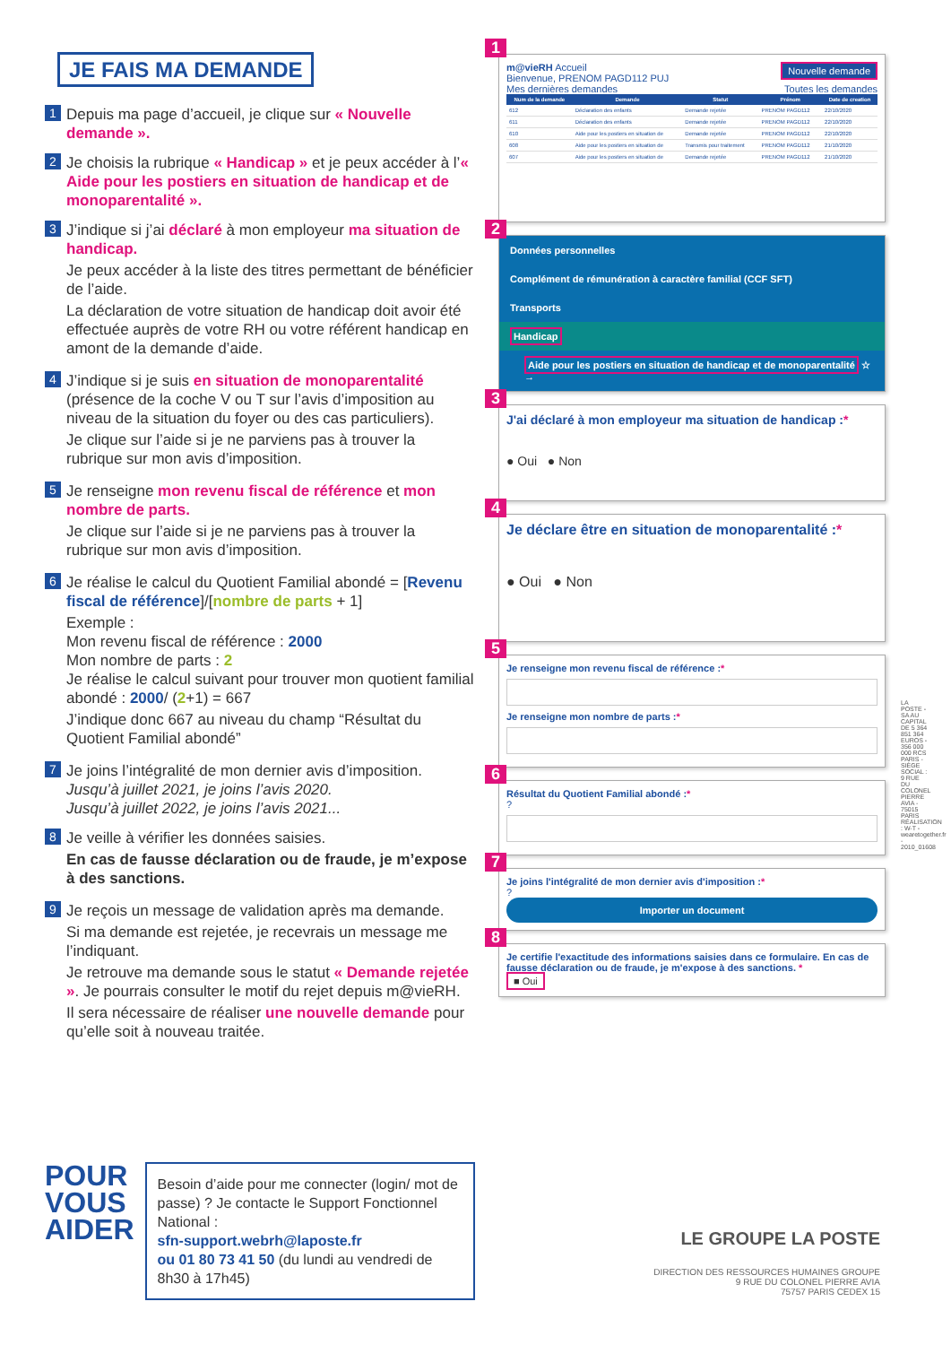JE FAIS MA DEMANDE
1
Depuis ma page d’accueil, je clique sur « Nouvelle demande ».
2
Je choisis la rubrique « Handicap » et je peux accéder à l’« Aide pour les postiers en situation de handicap et de monoparentalité ».
3
J’indique si j’ai déclaré à mon employeur ma situation de handicap.
Je peux accéder à la liste des titres permettant de bénéficier de l’aide.
La déclaration de votre situation de handicap doit avoir été effectuée auprès de votre RH ou votre référent handicap en amont de la demande d’aide.
4
J’indique si je suis en situation de monoparentalité (présence de la coche V ou T sur l’avis d’imposition au niveau de la situation du foyer ou des cas particuliers).
Je clique sur l’aide si je ne parviens pas à trouver la rubrique sur mon avis d’imposition.
5
Je renseigne mon revenu fiscal de référence et mon nombre de parts.
Je clique sur l’aide si je ne parviens pas à trouver la rubrique sur mon avis d’imposition.
6
Je réalise le calcul du Quotient Familial abondé = [Revenu fiscal de référence]/[nombre de parts + 1]
Exemple :
Mon revenu fiscal de référence : 2000
Mon nombre de parts : 2
Je réalise le calcul suivant pour trouver mon quotient familial abondé : 2000/ (2+1) = 667
J’indique donc 667 au niveau du champ “Résultat du Quotient Familial abondé”
7
Je joins l’intégralité de mon dernier avis d’imposition.
Jusqu’à juillet 2021, je joins l’avis 2020.
Jusqu’à juillet 2022, je joins l’avis 2021...
8
Je veille à vérifier les données saisies.
En cas de fausse déclaration ou de fraude, je m’expose à des sanctions.
9
Je reçois un message de validation après ma demande.
Si ma demande est rejetée, je recevrais un message me l’indiquant.
Je retrouve ma demande sous le statut « Demande rejetée ». Je pourrais consulter le motif du rejet depuis m@vieRH.
Il sera nécessaire de réaliser une nouvelle demande pour qu’elle soit à nouveau traitée.
POUR
VOUS
AIDER
Besoin d’aide pour me connecter (login/ mot de passe) ? Je contacte le Support Fonctionnel National :
sfn-support.webrh@laposte.fr
ou 01 80 73 41 50 (du lundi au vendredi de 8h30 à 17h45)
1
m@vieRH Accueil Nouvelle demande
Bienvenue, PRENOM PAGD112 PUJ
Mes dernières demandes Toutes les demandes
| Num de la demande | Demande | Statut | Prénom | Date de creation |
| --- | --- | --- | --- | --- |
| 612 | Déclaration des enfants | Demande rejetée | PRENOM PAGD112 | 22/10/2020 |
| 611 | Déclaration des enfants | Demande rejetée | PRENOM PAGD112 | 22/10/2020 |
| 610 | Aide pour les postiers en situation de | Demande rejetée | PRENOM PAGD112 | 22/10/2020 |
| 608 | Aide pour les postiers en situation de | Transmis pour traitement | PRENOM PAGD112 | 21/10/2020 |
| 607 | Aide pour les postiers en situation de | Demande rejetée | PRENOM PAGD112 | 21/10/2020 |
2
Données personnelles
Complément de rémunération à caractère familial (CCF SFT)
Transports
Handicap
Aide pour les postiers en situation de handicap et de monoparentalité ☆ →
3
J'ai déclaré à mon employeur ma situation de handicap :*
● Oui ● Non
4
Je déclare être en situation de monoparentalité :*
● Oui ● Non
5
Je renseigne mon revenu fiscal de référence :*
Je renseigne mon nombre de parts :*
6
Résultat du Quotient Familial abondé :*
?
7
Je joins l'intégralité de mon dernier avis d'imposition :*
?
Importer un document
8
Je certifie l'exactitude des informations saisies dans ce formulaire. En cas de fausse déclaration ou de fraude, je m'expose à des sanctions. *
■ Oui
LA POSTE - SA AU CAPITAL DE 5 364 851 364 EUROS - 356 000 000 RCS PARIS - SIÈGE SOCIAL : 9 RUE DU COLONEL PIERRE AVIA - 75015 PARIS
RÉALISATION : W-T - wearetogether.fr - 2010_01608
LE GROUPE LA POSTE
DIRECTION DES RESSOURCES HUMAINES GROUPE
9 RUE DU COLONEL PIERRE AVIA
75757 PARIS CEDEX 15